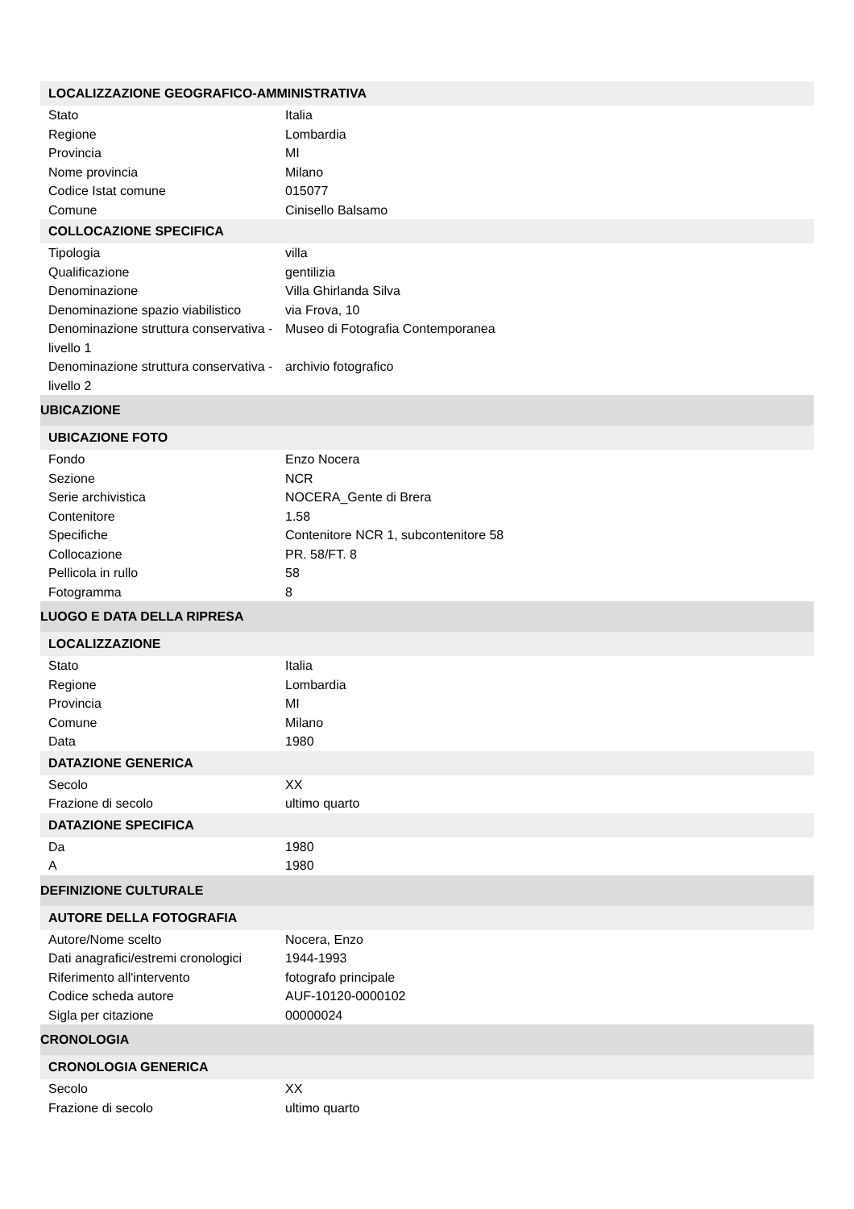| LOCALIZZAZIONE GEOGRAFICO-AMMINISTRATIVA | |
| --- | --- |
| Stato | Italia |
| Regione | Lombardia |
| Provincia | MI |
| Nome provincia | Milano |
| Codice Istat comune | 015077 |
| Comune | Cinisello Balsamo |
| COLLOCAZIONE SPECIFICA | |
| Tipologia | villa |
| Qualificazione | gentilizia |
| Denominazione | Villa Ghirlanda Silva |
| Denominazione spazio viabilistico | via Frova, 10 |
| Denominazione struttura conservativa - livello 1 | Museo di Fotografia Contemporanea |
| Denominazione struttura conservativa - livello 2 | archivio fotografico |
| UBICAZIONE | |
| UBICAZIONE FOTO | |
| Fondo | Enzo Nocera |
| Sezione | NCR |
| Serie archivistica | NOCERA_Gente di Brera |
| Contenitore | 1.58 |
| Specifiche | Contenitore NCR 1, subcontenitore 58 |
| Collocazione | PR. 58/FT. 8 |
| Pellicola in rullo | 58 |
| Fotogramma | 8 |
| LUOGO E DATA DELLA RIPRESA | |
| LOCALIZZAZIONE | |
| Stato | Italia |
| Regione | Lombardia |
| Provincia | MI |
| Comune | Milano |
| Data | 1980 |
| DATAZIONE GENERICA | |
| Secolo | XX |
| Frazione di secolo | ultimo quarto |
| DATAZIONE SPECIFICA | |
| Da | 1980 |
| A | 1980 |
| DEFINIZIONE CULTURALE | |
| AUTORE DELLA FOTOGRAFIA | |
| Autore/Nome scelto | Nocera, Enzo |
| Dati anagrafici/estremi cronologici | 1944-1993 |
| Riferimento all'intervento | fotografo principale |
| Codice scheda autore | AUF-10120-0000102 |
| Sigla per citazione | 00000024 |
| CRONOLOGIA | |
| CRONOLOGIA GENERICA | |
| Secolo | XX |
| Frazione di secolo | ultimo quarto |